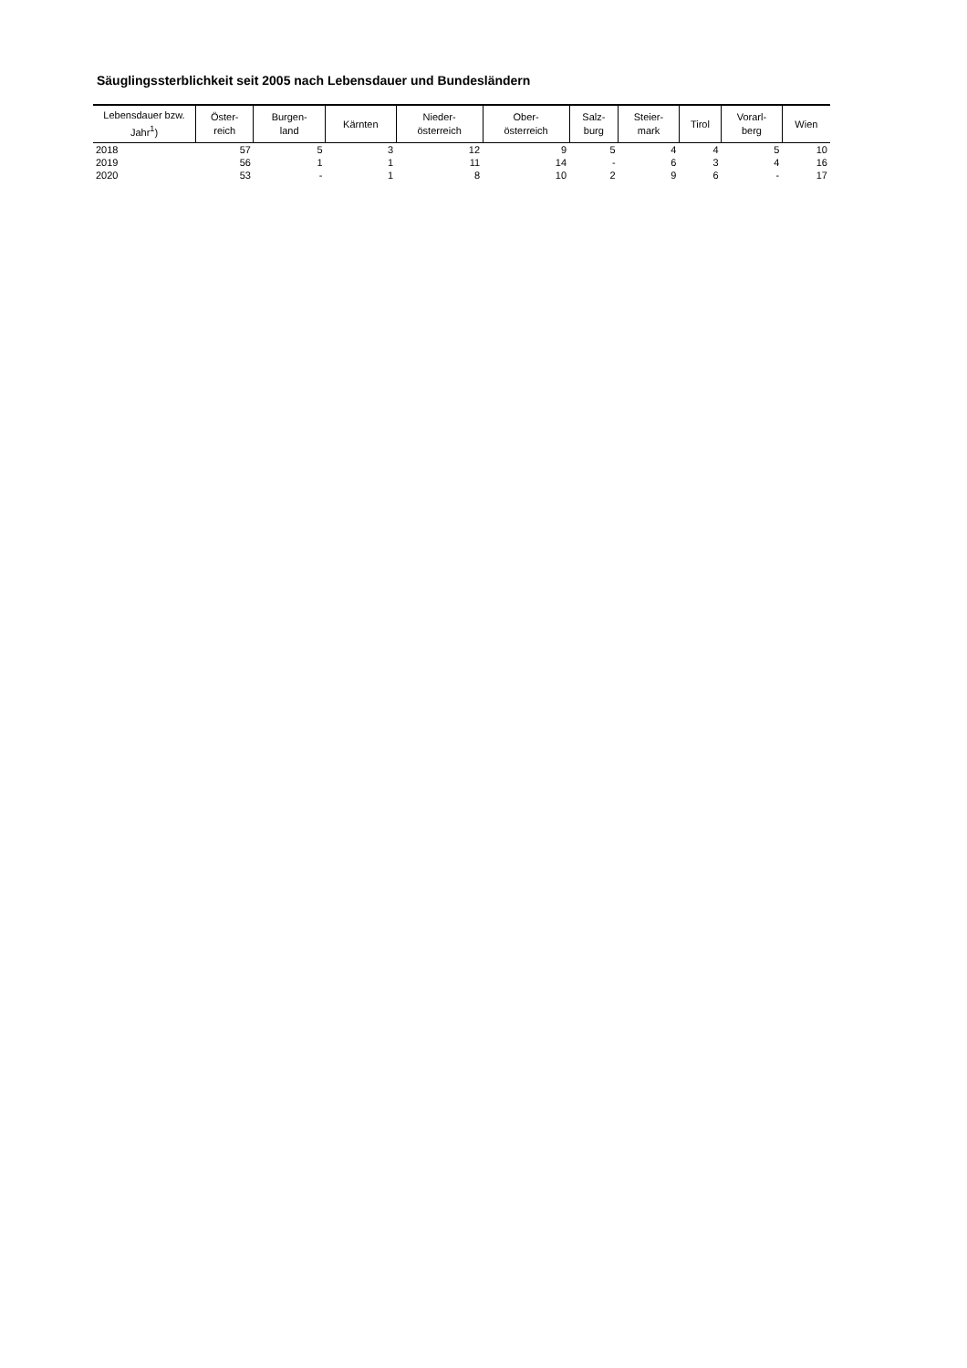Säuglingssterblichkeit seit 2005 nach Lebensdauer und Bundesländern
| Lebensdauer bzw. Jahr<sup>1</sup>) | Öster- reich | Burgen- land | Kärnten | Nieder- österreich | Ober- österreich | Salz- burg | Steier- mark | Tirol | Vorarl- berg | Wien |
| --- | --- | --- | --- | --- | --- | --- | --- | --- | --- | --- |
| 2018 | 57 | 5 | 3 | 12 | 9 | 5 | 4 | 4 | 5 | 10 |
| 2019 | 56 | 1 | 1 | 11 | 14 | - | 6 | 3 | 4 | 16 |
| 2020 | 53 | - | 1 | 8 | 10 | 2 | 9 | 6 | - | 17 |